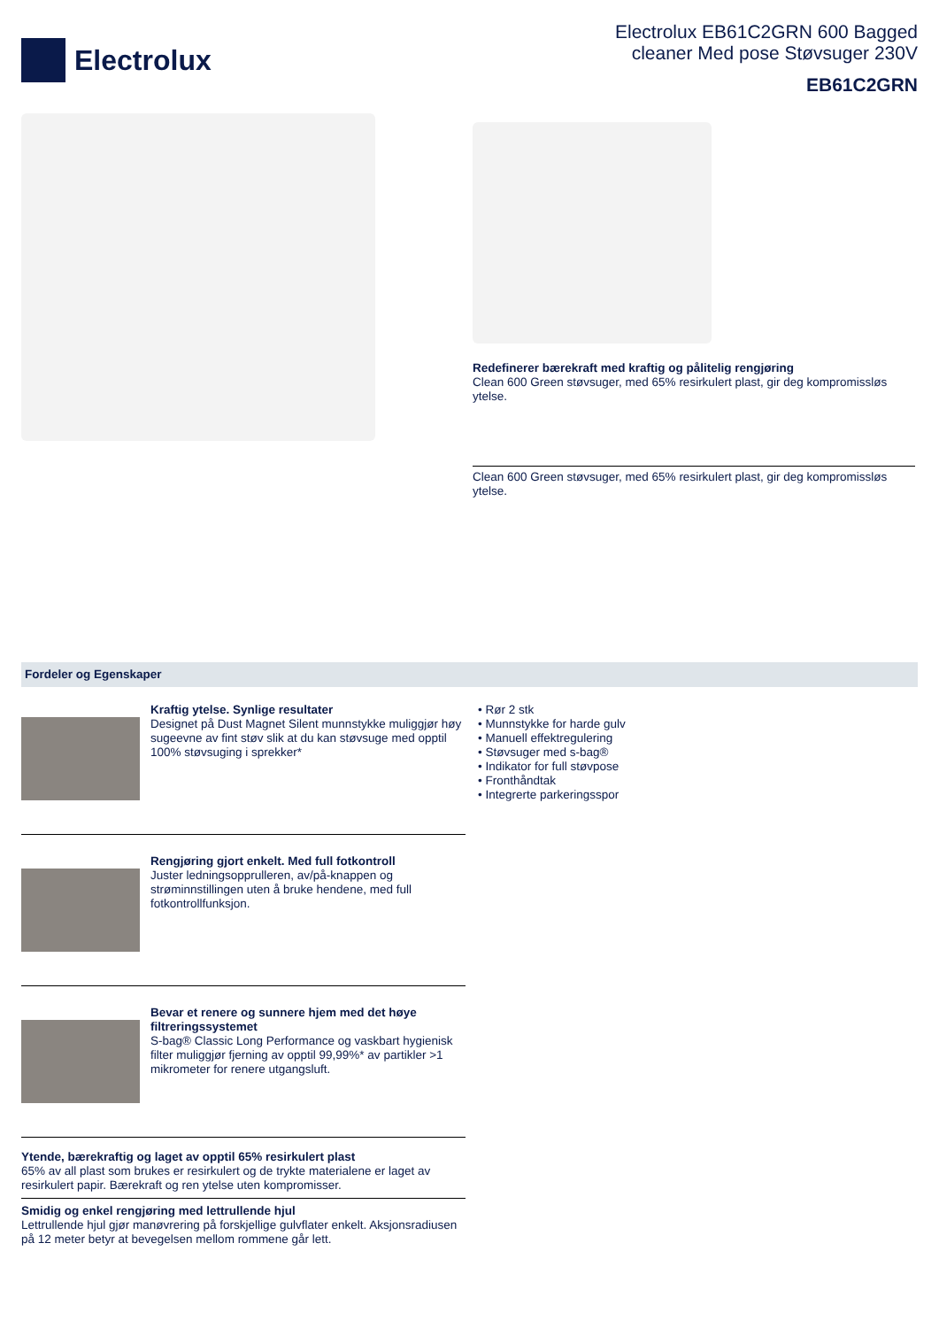Electrolux
Electrolux EB61C2GRN 600 Bagged
cleaner Med pose Støvsuger 230V
EB61C2GRN
Redefinerer bærekraft med kraftig og pålitelig rengjøring
Clean 600 Green støvsuger, med 65% resirkulert plast, gir deg kompromissløs ytelse.
Clean 600 Green støvsuger, med 65% resirkulert plast, gir deg kompromissløs ytelse.
Fordeler og Egenskaper
Kraftig ytelse. Synlige resultater
Designet på Dust Magnet Silent munnstykke muliggjør høy sugeevne av fint støv slik at du kan støvsuge med opptil 100% støvsuging i sprekker*
Rengjøring gjort enkelt. Med full fotkontroll
Juster ledningsopprulleren, av/på-knappen og strøminnstillingen uten å bruke hendene, med full fotkontrollfunksjon.
Bevar et renere og sunnere hjem med det høye filtreringssystemet
S-bag® Classic Long Performance og vaskbart hygienisk filter muliggjør fjerning av opptil 99,99%* av partikler >1 mikrometer for renere utgangsluft.
Ytende, bærekraftig og laget av opptil 65% resirkulert plast
65% av all plast som brukes er resirkulert og de trykte materialene er laget av resirkulert papir. Bærekraft og ren ytelse uten kompromisser.
Smidig og enkel rengjøring med lettrullende hjul
Lettrullende hjul gjør manøvrering på forskjellige gulvflater enkelt. Aksjonsradiusen på 12 meter betyr at bevegelsen mellom rommene går lett.
• Rør 2 stk
• Munnstykke for harde gulv
• Manuell effektregulering
• Støvsuger med s-bag®
• Indikator for full støvpose
• Fronthåndtak
• Integrerte parkeringsspor